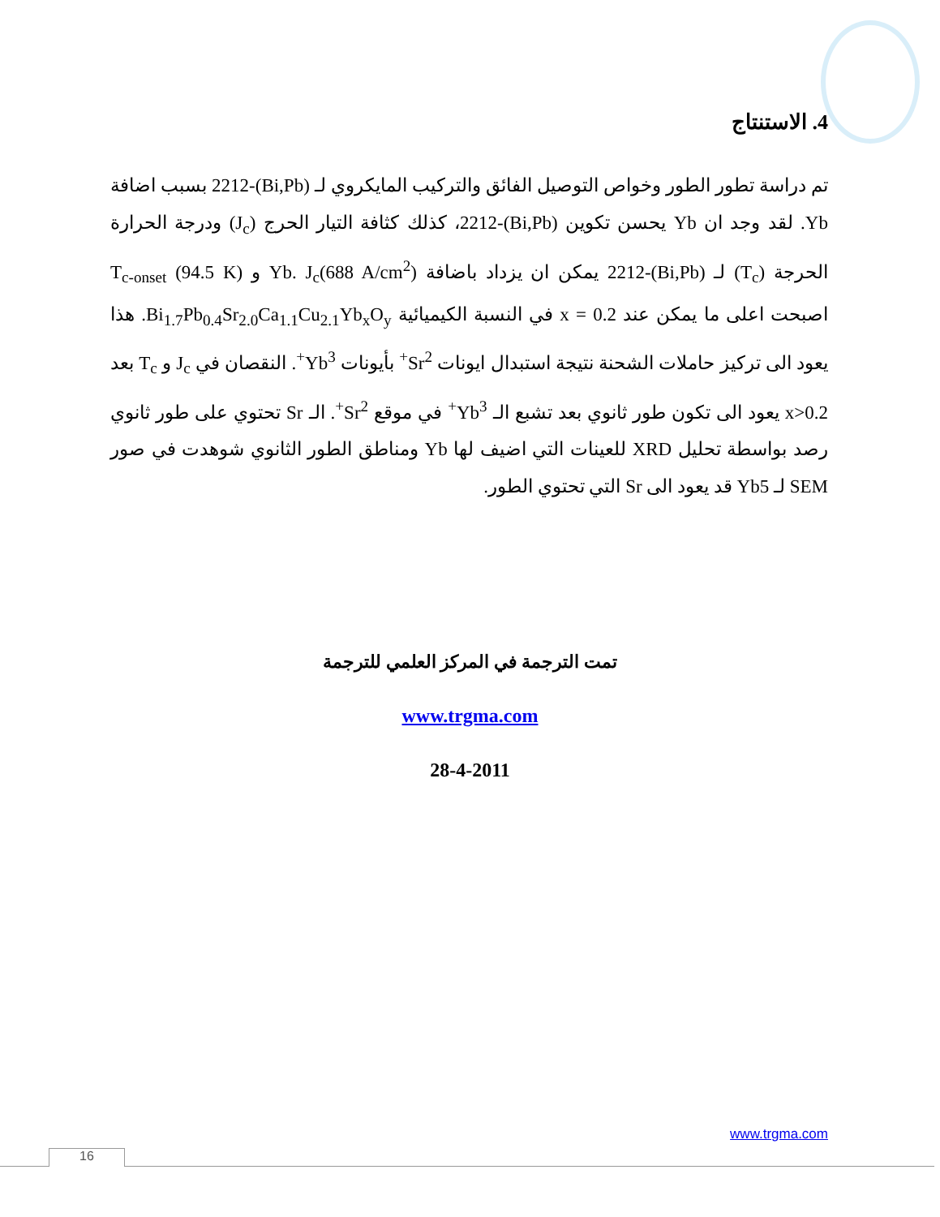4. الاستنتاج
تم دراسة تطور الطور وخواص التوصيل الفائق والتركيب المايكروي لـ (Bi,Pb)-2212 بسبب اضافة Yb. لقد وجد ان Yb يحسن تكوين (Bi,Pb)-2212، كذلك كثافة التيار الحرج (J<sub>c</sub>) ودرجة الحرارة الحرجة (T<sub>c</sub>) لـ (Bi,Pb)-2212 يمكن ان يزداد باضافة Yb. J<sub>c</sub>(688 A/cm<sup>2</sup>) و T<sub>c-onset</sub> (94.5 K) اصبحت اعلى ما يمكن عند x = 0.2 في النسبة الكيميائية Bi<sub>1.7</sub>Pb<sub>0.4</sub>Sr<sub>2.0</sub>Ca<sub>1.1</sub>Cu<sub>2.1</sub>Yb<sub>x</sub>O<sub>y</sub>. هذا يعود الى تركيز حاملات الشحنة نتيجة استبدال ايونات Sr<sup>2+</sup> بأيونات Yb<sup>3+</sup>. النقصان في J<sub>c</sub> و T<sub>c</sub> بعد x>0.2 يعود الى تكون طور ثانوي بعد تشبع الـ Yb<sup>3+</sup> في موقع Sr<sup>2+</sup>. الـ Sr تحتوي على طور ثانوي رصد بواسطة تحليل XRD للعينات التي اضيف لها Yb ومناطق الطور الثانوي شوهدت في صور SEM لـ Yb5 قد يعود الى Sr التي تحتوي الطور.
تمت الترجمة في المركز العلمي للترجمة
www.trgma.com
28-4-2011
www.trgma.com
16